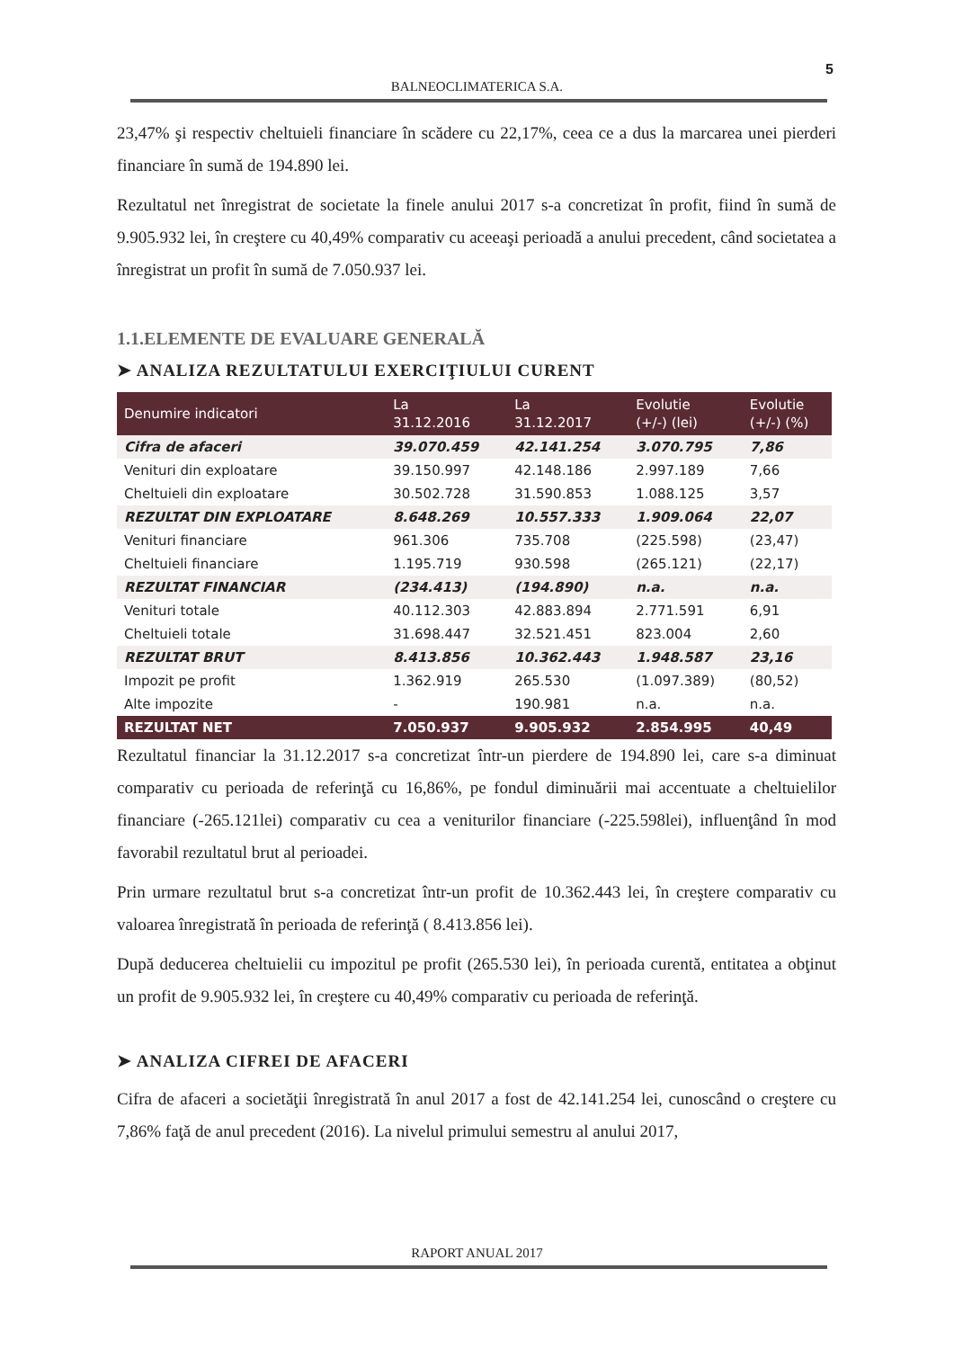5
BALNEOCLIMATERICA S.A.
23,47% şi respectiv cheltuieli financiare în scădere cu 22,17%, ceea ce a dus la marcarea unei pierderi financiare în sumă de 194.890 lei.
Rezultatul net înregistrat de societate la finele anului 2017 s-a concretizat în profit, fiind în sumă de 9.905.932 lei, în creştere cu 40,49% comparativ cu aceeaşi perioadă a anului precedent, când societatea a înregistrat un profit în sumă de 7.050.937 lei.
1.1.ELEMENTE DE EVALUARE GENERALĂ
➤ ANALIZA REZULTATULUI EXERCIŢIULUI CURENT
| Denumire indicatori | La 31.12.2016 | La 31.12.2017 | Evolutie (+/-) (lei) | Evolutie (+/-) (%) |
| --- | --- | --- | --- | --- |
| Cifra de afaceri | 39.070.459 | 42.141.254 | 3.070.795 | 7,86 |
| Venituri din exploatare | 39.150.997 | 42.148.186 | 2.997.189 | 7,66 |
| Cheltuieli din exploatare | 30.502.728 | 31.590.853 | 1.088.125 | 3,57 |
| REZULTAT DIN EXPLOATARE | 8.648.269 | 10.557.333 | 1.909.064 | 22,07 |
| Venituri financiare | 961.306 | 735.708 | (225.598) | (23,47) |
| Cheltuieli financiare | 1.195.719 | 930.598 | (265.121) | (22,17) |
| REZULTAT FINANCIAR | (234.413) | (194.890) | n.a. | n.a. |
| Venituri totale | 40.112.303 | 42.883.894 | 2.771.591 | 6,91 |
| Cheltuieli totale | 31.698.447 | 32.521.451 | 823.004 | 2,60 |
| REZULTAT BRUT | 8.413.856 | 10.362.443 | 1.948.587 | 23,16 |
| Impozit pe profit | 1.362.919 | 265.530 | (1.097.389) | (80,52) |
| Alte impozite | - | 190.981 | n.a. | n.a. |
| REZULTAT NET | 7.050.937 | 9.905.932 | 2.854.995 | 40,49 |
Rezultatul financiar la 31.12.2017 s-a concretizat într-un pierdere de 194.890 lei, care s-a diminuat comparativ cu perioada de referinţă cu 16,86%, pe fondul diminuării mai accentuate a cheltuielilor financiare (-265.121lei) comparativ cu cea a veniturilor financiare (-225.598lei), influenţând în mod favorabil rezultatul brut al perioadei.
Prin urmare rezultatul brut s-a concretizat într-un profit de 10.362.443 lei, în creştere comparativ cu valoarea înregistrată în perioada de referinţă ( 8.413.856 lei).
După deducerea cheltuielii cu impozitul pe profit (265.530 lei), în perioada curentă, entitatea a obţinut un profit de 9.905.932 lei, în creştere cu 40,49% comparativ cu perioada de referinţă.
➤ ANALIZA CIFREI DE AFACERI
Cifra de afaceri a societăţii înregistrată în anul 2017 a fost de 42.141.254 lei, cunoscând o creştere cu 7,86% faţă de anul precedent (2016). La nivelul primului semestru al anului 2017,
RAPORT ANUAL 2017